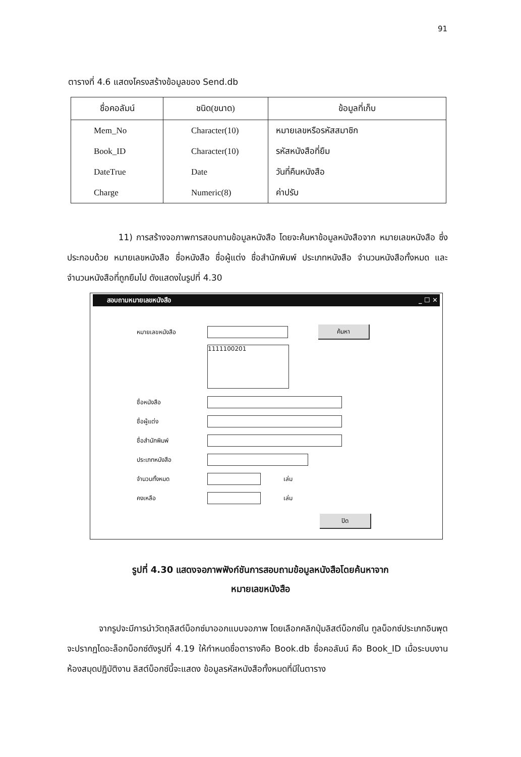91
ตารางที่ 4.6 แสดงโครงสร้างข้อมูลของ Send.db
| ชื่อคอลัมน์ | ชนิด(ขนาด) | ข้อมูลที่เก็บ |
| --- | --- | --- |
| Mem_No | Character(10) | หมายเลขหรือรหัสสมาชิก |
| Book_ID | Character(10) | รหัสหนังสือที่ยืม |
| DateTrue | Date | วันที่คืนหนังสือ |
| Charge | Numeric(8) | ค่าปรับ |
11) การสร้างจอภาพการสอบถามข้อมูลหนังสือ โดยจะค้นหาข้อมูลหนังสือจาก หมายเลขหนังสือ ซึ่งประกอบด้วย หมายเลขหนังสือ ชื่อหนังสือ ชื่อผู้แต่ง ชื่อสำนักพิมพ์ ประเภทหนังสือ จำนวนหนังสือทั้งหมด และจำนวนหนังสือที่ถูกยืมไป ดังแสดงในรูปที่ 4.30
สอบถามหมายเลขหนังสือ _ ☐ ✕
หมายเลขหนังสือ
ค้นหา
1111100201
ชื่อหนังสือ
ชื่อผู้แต่ง
ชื่อสำนักพิมพ์
ประเภทหนังสือ
จำนวนทั้งหมด เล่ม
คงเหลือ เล่ม
ปิด
รูปที่ 4.30 แสดงจอภาพฟังก์ชันการสอบถามข้อมูลหนังสือโดยค้นหาจาก
หมายเลขหนังสือ
จากรูปจะมีการนำวัตถุลิสต์บ็อกซ์มาออกแบบจอภาพ โดยเลือกคลิกปุ่มลิสต์บ็อกซ์ใน ทูลบ็อกซ์ประเภทอินพุต จะปรากฏไดอะล็อกบ็อกซ์ดังรูปที่ 4.19 ให้กำหนดชื่อตารางคือ Book.db ชื่อคอลัมน์ คือ Book_ID เมื่อระบบงานห้องสมุดปฏิบัติงาน ลิสต์บ็อกซ์นี้จะแสดง ข้อมูลรหัสหนังสือทั้งหมดที่มีในตาราง